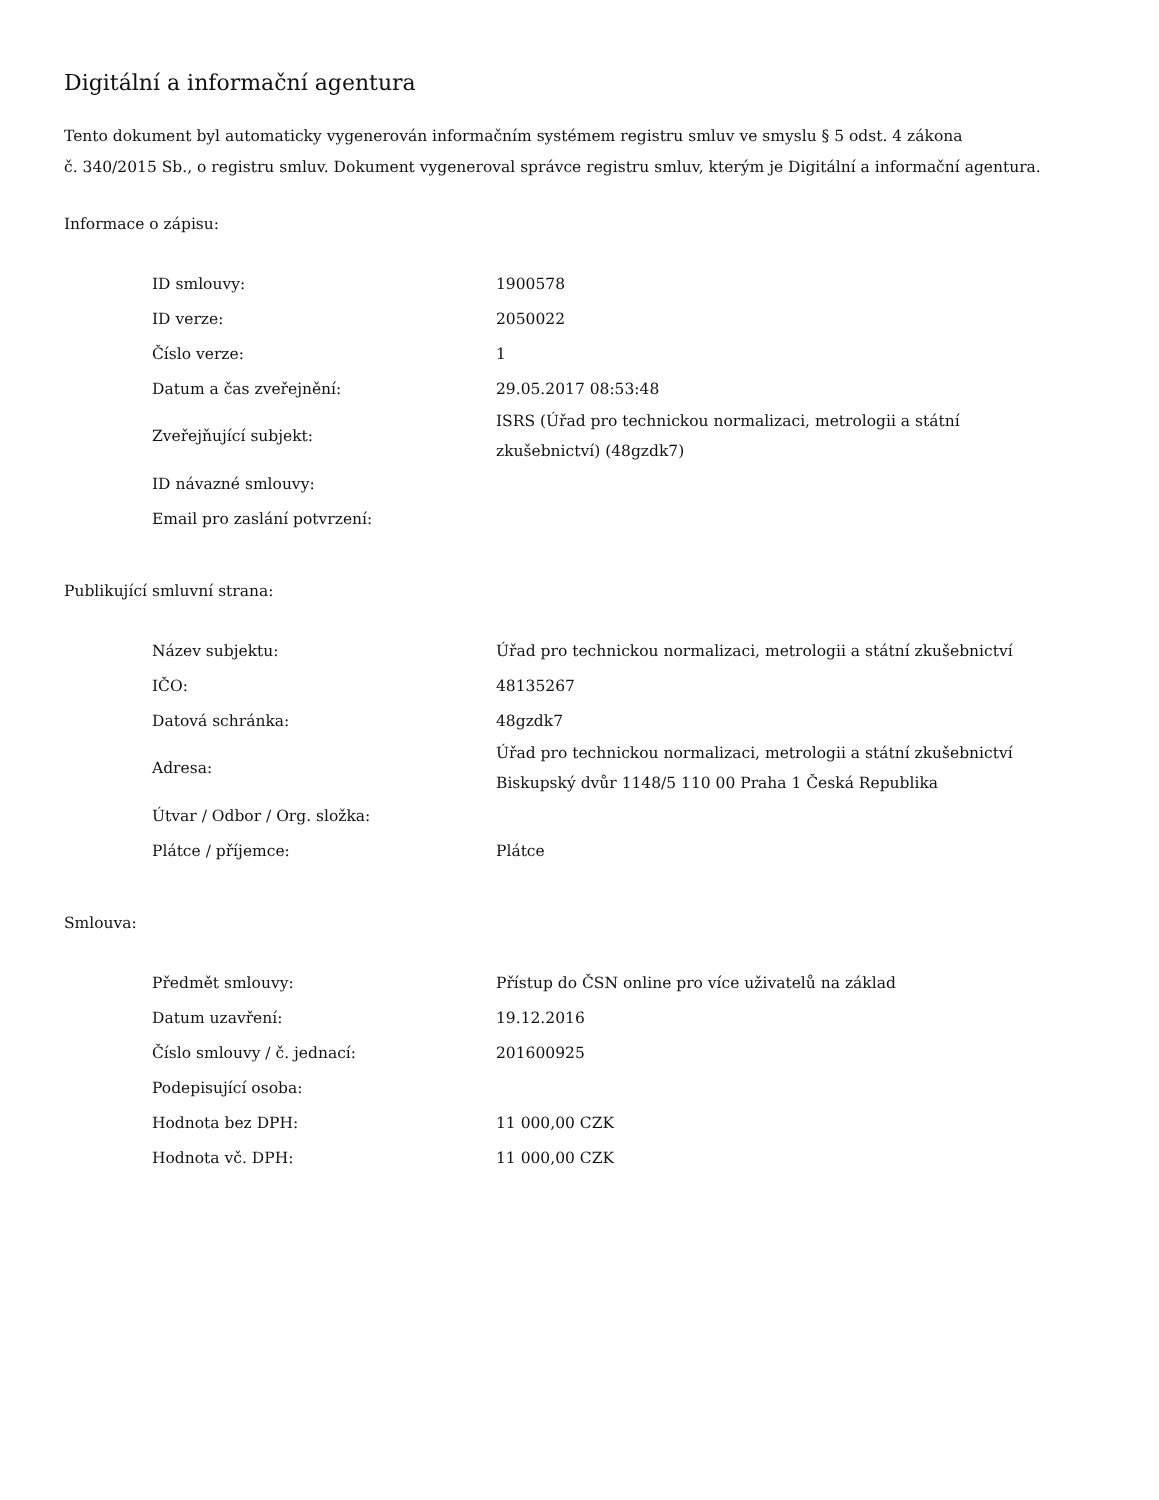Digitální a informační agentura
Tento dokument byl automaticky vygenerován informačním systémem registru smluv ve smyslu § 5 odst. 4 zákona
č. 340/2015 Sb., o registru smluv. Dokument vygeneroval správce registru smluv, kterým je Digitální a informační agentura.
Informace o zápisu:
| ID smlouvy: | 1900578 |
| ID verze: | 2050022 |
| Číslo verze: | 1 |
| Datum a čas zveřejnění: | 29.05.2017 08:53:48 |
| Zveřejňující subjekt: | ISRS (Úřad pro technickou normalizaci, metrologii a státní zkušebnictví) (48gzdk7) |
| ID návazné smlouvy: | |
| Email pro zaslání potvrzení: | |
Publikující smluvní strana:
| Název subjektu: | Úřad pro technickou normalizaci, metrologii a státní zkušebnictví |
| IČO: | 48135267 |
| Datová schránka: | 48gzdk7 |
| Adresa: | Úřad pro technickou normalizaci, metrologii a státní zkušebnictví Biskupský dvůr 1148/5 110 00 Praha 1 Česká Republika |
| Útvar / Odbor / Org. složka: | |
| Plátce / příjemce: | Plátce |
Smlouva:
| Předmět smlouvy: | Přístup do ČSN online pro více uživatelů na základ |
| Datum uzavření: | 19.12.2016 |
| Číslo smlouvy / č. jednací: | 201600925 |
| Podepisující osoba: | |
| Hodnota bez DPH: | 11 000,00 CZK |
| Hodnota vč. DPH: | 11 000,00 CZK |